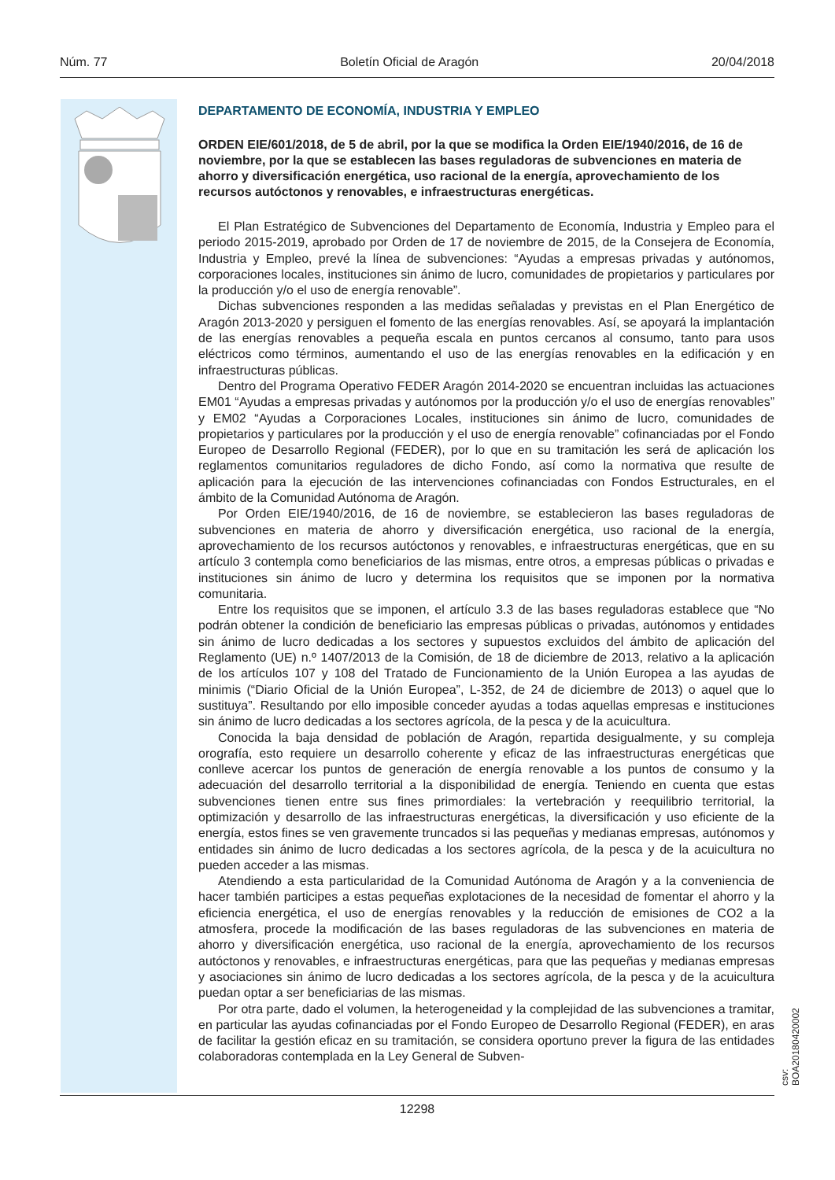Núm. 77 Boletín Oficial de Aragón 20/04/2018
DEPARTAMENTO DE ECONOMÍA, INDUSTRIA Y EMPLEO
ORDEN EIE/601/2018, de 5 de abril, por la que se modifica la Orden EIE/1940/2016, de 16 de noviembre, por la que se establecen las bases reguladoras de subvenciones en materia de ahorro y diversificación energética, uso racional de la energía, aprovechamiento de los recursos autóctonos y renovables, e infraestructuras energéticas.
El Plan Estratégico de Subvenciones del Departamento de Economía, Industria y Empleo para el periodo 2015-2019, aprobado por Orden de 17 de noviembre de 2015, de la Consejera de Economía, Industria y Empleo, prevé la línea de subvenciones: “Ayudas a empresas privadas y autónomos, corporaciones locales, instituciones sin ánimo de lucro, comunidades de propietarios y particulares por la producción y/o el uso de energía renovable”.
Dichas subvenciones responden a las medidas señaladas y previstas en el Plan Energético de Aragón 2013-2020 y persiguen el fomento de las energías renovables. Así, se apoyará la implantación de las energías renovables a pequeña escala en puntos cercanos al consumo, tanto para usos eléctricos como términos, aumentando el uso de las energías renovables en la edificación y en infraestructuras públicas.
Dentro del Programa Operativo FEDER Aragón 2014-2020 se encuentran incluidas las actuaciones EM01 “Ayudas a empresas privadas y autónomos por la producción y/o el uso de energías renovables” y EM02 “Ayudas a Corporaciones Locales, instituciones sin ánimo de lucro, comunidades de propietarios y particulares por la producción y el uso de energía renovable” cofinanciadas por el Fondo Europeo de Desarrollo Regional (FEDER), por lo que en su tramitación les será de aplicación los reglamentos comunitarios reguladores de dicho Fondo, así como la normativa que resulte de aplicación para la ejecución de las intervenciones cofinanciadas con Fondos Estructurales, en el ámbito de la Comunidad Autónoma de Aragón.
Por Orden EIE/1940/2016, de 16 de noviembre, se establecieron las bases reguladoras de subvenciones en materia de ahorro y diversificación energética, uso racional de la energía, aprovechamiento de los recursos autóctonos y renovables, e infraestructuras energéticas, que en su artículo 3 contempla como beneficiarios de las mismas, entre otros, a empresas públicas o privadas e instituciones sin ánimo de lucro y determina los requisitos que se imponen por la normativa comunitaria.
Entre los requisitos que se imponen, el artículo 3.3 de las bases reguladoras establece que “No podrán obtener la condición de beneficiario las empresas públicas o privadas, autónomos y entidades sin ánimo de lucro dedicadas a los sectores y supuestos excluidos del ámbito de aplicación del Reglamento (UE) n.º 1407/2013 de la Comisión, de 18 de diciembre de 2013, relativo a la aplicación de los artículos 107 y 108 del Tratado de Funcionamiento de la Unión Europea a las ayudas de minimis (“Diario Oficial de la Unión Europea”, L-352, de 24 de diciembre de 2013) o aquel que lo sustituya”. Resultando por ello imposible conceder ayudas a todas aquellas empresas e instituciones sin ánimo de lucro dedicadas a los sectores agrícola, de la pesca y de la acuicultura.
Conocida la baja densidad de población de Aragón, repartida desigualmente, y su compleja orografía, esto requiere un desarrollo coherente y eficaz de las infraestructuras energéticas que conlleve acercar los puntos de generación de energía renovable a los puntos de consumo y la adecuación del desarrollo territorial a la disponibilidad de energía. Teniendo en cuenta que estas subvenciones tienen entre sus fines primordiales: la vertebración y reequilibrio territorial, la optimización y desarrollo de las infraestructuras energéticas, la diversificación y uso eficiente de la energía, estos fines se ven gravemente truncados si las pequeñas y medianas empresas, autónomos y entidades sin ánimo de lucro dedicadas a los sectores agrícola, de la pesca y de la acuicultura no pueden acceder a las mismas.
Atendiendo a esta particularidad de la Comunidad Autónoma de Aragón y a la conveniencia de hacer también participes a estas pequeñas explotaciones de la necesidad de fomentar el ahorro y la eficiencia energética, el uso de energías renovables y la reducción de emisiones de CO2 a la atmosfera, procede la modificación de las bases reguladoras de las subvenciones en materia de ahorro y diversificación energética, uso racional de la energía, aprovechamiento de los recursos autóctonos y renovables, e infraestructuras energéticas, para que las pequeñas y medianas empresas y asociaciones sin ánimo de lucro dedicadas a los sectores agrícola, de la pesca y de la acuicultura puedan optar a ser beneficiarias de las mismas.
Por otra parte, dado el volumen, la heterogeneidad y la complejidad de las subvenciones a tramitar, en particular las ayudas cofinanciadas por el Fondo Europeo de Desarrollo Regional (FEDER), en aras de facilitar la gestión eficaz en su tramitación, se considera oportuno prever la figura de las entidades colaboradoras contemplada en la Ley General de Subven-
12298
csv: BOA20180420002